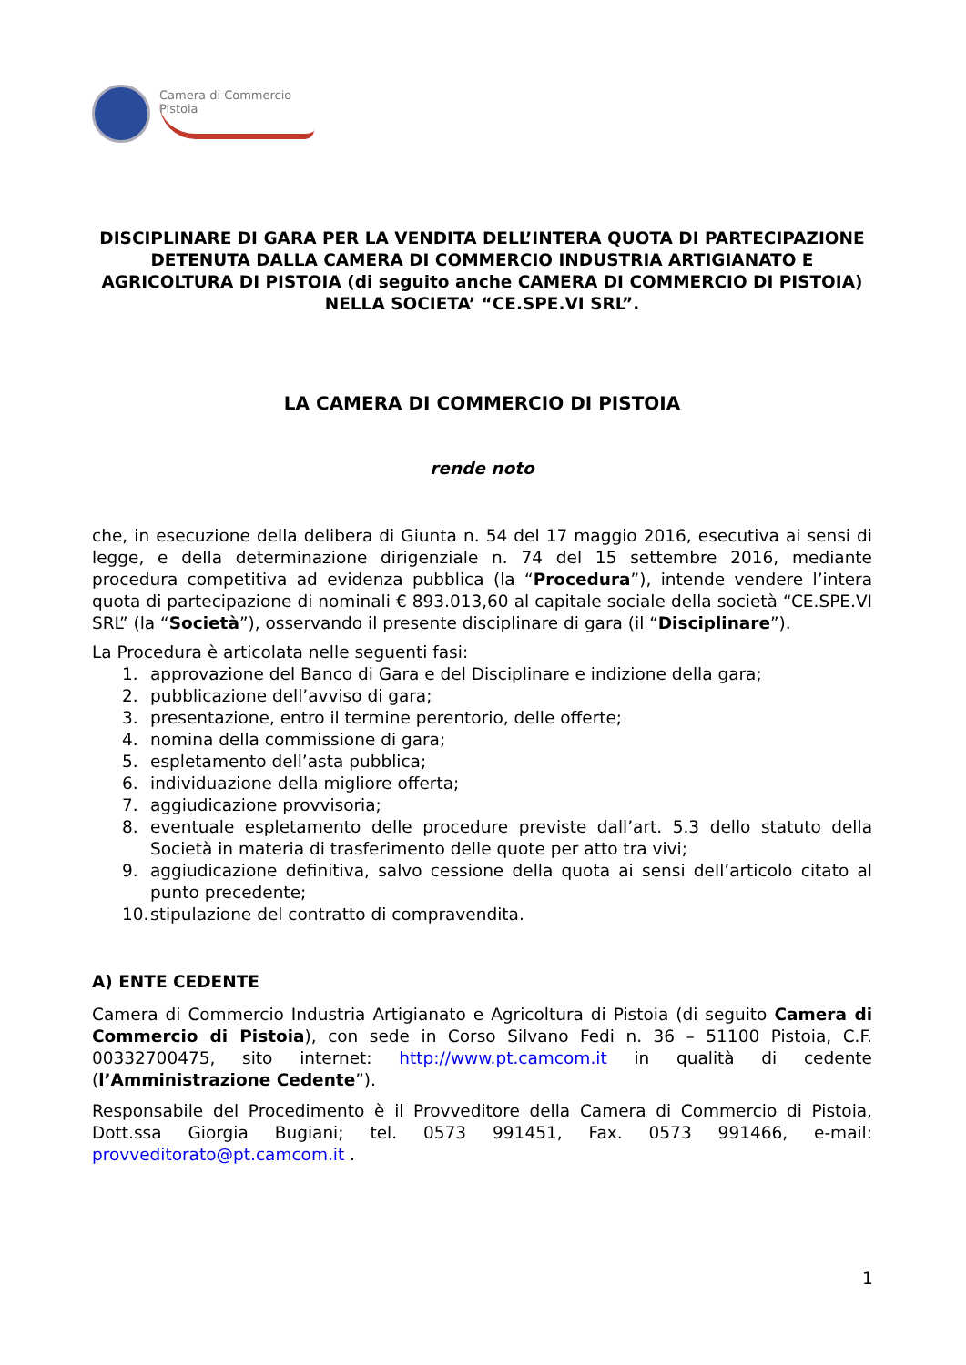Camera di Commercio
Pistoia
DISCIPLINARE DI GARA PER LA VENDITA DELL’INTERA QUOTA DI PARTECIPAZIONE DETENUTA DALLA CAMERA DI COMMERCIO INDUSTRIA ARTIGIANATO E AGRICOLTURA DI PISTOIA (di seguito anche CAMERA DI COMMERCIO DI PISTOIA) NELLA SOCIETA’ “CE.SPE.VI SRL”.
LA CAMERA DI COMMERCIO DI PISTOIA
rende noto
che, in esecuzione della delibera di Giunta n. 54 del 17 maggio 2016, esecutiva ai sensi di legge, e della determinazione dirigenziale n. 74 del 15 settembre 2016, mediante procedura competitiva ad evidenza pubblica (la “Procedura”), intende vendere l’intera quota di partecipazione di nominali € 893.013,60 al capitale sociale della società “CE.SPE.VI SRL” (la “Società”), osservando il presente disciplinare di gara (il “Disciplinare”).
La Procedura è articolata nelle seguenti fasi:
1. approvazione del Banco di Gara e del Disciplinare e indizione della gara;
2. pubblicazione dell’avviso di gara;
3. presentazione, entro il termine perentorio, delle offerte;
4. nomina della commissione di gara;
5. espletamento dell’asta pubblica;
6. individuazione della migliore offerta;
7. aggiudicazione provvisoria;
8. eventuale espletamento delle procedure previste dall’art. 5.3 dello statuto della Società in materia di trasferimento delle quote per atto tra vivi;
9. aggiudicazione definitiva, salvo cessione della quota ai sensi dell’articolo citato al punto precedente;
10. stipulazione del contratto di compravendita.
A) ENTE CEDENTE
Camera di Commercio Industria Artigianato e Agricoltura di Pistoia (di seguito Camera di Commercio di Pistoia), con sede in Corso Silvano Fedi n. 36 – 51100 Pistoia, C.F. 00332700475, sito internet: http://www.pt.camcom.it in qualità di cedente (l’Amministrazione Cedente”).
Responsabile del Procedimento è il Provveditore della Camera di Commercio di Pistoia, Dott.ssa Giorgia Bugiani; tel. 0573 991451, Fax. 0573 991466, e-mail: provveditorato@pt.camcom.it .
1